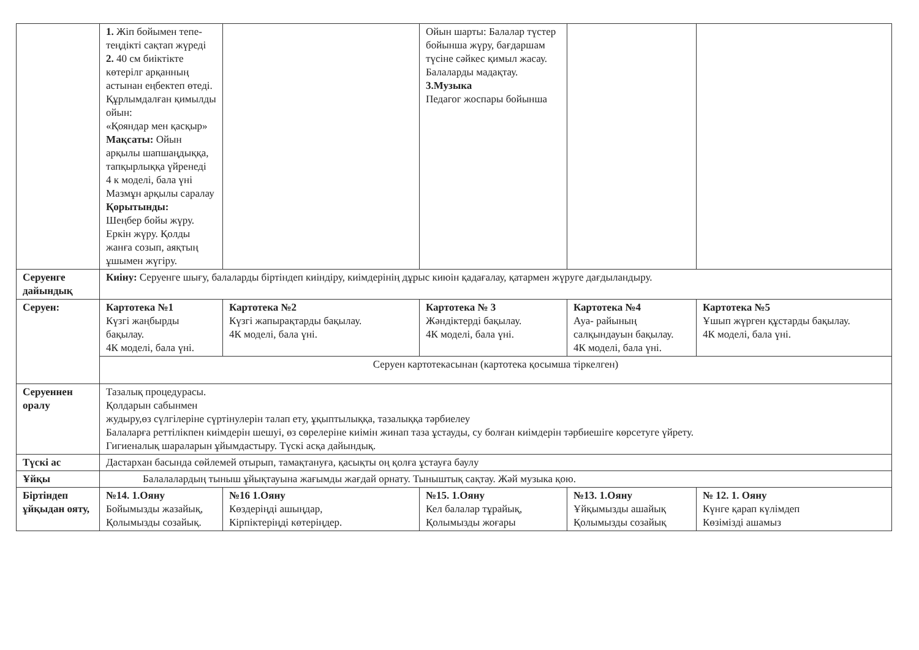| | 1. Жіп бойымен тепе-теңдікті сақтап жүреді 2. 40 см биіктікте көтерілг арқанның астынан еңбектеп өтеді. Құрлымдалған қимылды ойын: «Қояндар мен қасқыр» Мақсаты: Ойын арқылы шапшаңдыққа, тапқырлыққа үйренеді 4 к моделі, бала үні Мазмұн арқылы саралау Қорытынды: Шеңбер бойы жүру. Еркін жүру. Қолды жанға созып, аяқтың ұшымен жүгіру. | | Ойын шарты: Балалар түстер бойынша жүру, бағдаршам түсіне сәйкес қимыл жасау. Балаларды мадақтау. 3.Музыка Педагог жоспары бойынша | | |
| Серуенге дайындық | Киіну: Серуенге шығу, балаларды біртіндеп киіндіру, киімдерінің дұрыс киюін қадағалау, қатармен жүруге дағдыландыру. | | | | |
| Серуен: | Картотека №1 Күзгі жаңбырды бақылау. 4К моделі, бала үні. | Картотека №2 Күзгі жапырақтарды бақылау. 4К моделі, бала үні. | Картотека № 3 Жәндіктерді бақылау. 4К моделі, бала үні. | Картотека №4 Ауа- райының салқындауын бақылау. 4К моделі, бала үні. | Картотека №5 Ұшып жүрген құстарды бақылау. 4К моделі, бала үні. |
| | Серуен картотекасынан (картотека қосымша тіркелген) | | | | |
| Серуеннен оралу | Тазалық процедурасы. Қолдарын сабынмен жудыру,өз сүлгілеріне сүртінулерін талап ету, ұқыптылыққа, тазалыққа тәрбиелеу Балаларға реттілікпен киімдерін шешуі, өз сөрелеріне киімін жинап таза ұстауды, су болған киімдерін тәрбиешіге көрсетуге үйрету. Гигиеналық шараларын ұйымдастыру. Түскі асқа дайындық. | | | | |
| Түскі ас | Дастархан басында сөйлемей отырып, тамақтануға, қасықты оң қолға ұстауға баулу | | | | |
| Ұйқы | Балалалардың тыныш ұйықтауына жағымды жағдай орнату. Тыныштық сақтау. Жәй музыка қою. | | | | |
| Біртіндеп ұйқыдан ояту, | №14. 1.Ояну Бойымызды жазайық, Қолымызды созайық. | №16 1.Ояну Көздеріңді ашыңдар, Кірпіктеріңді көтеріңдер. | №15. 1.Ояну Кел балалар тұрайық, Қолымызды жоғары | №13. 1.Ояну Ұйқымызды ашайық Қолымызды созайық | № 12. 1. Ояну Күнге қарап күлімдеп Көзімізді ашамыз |